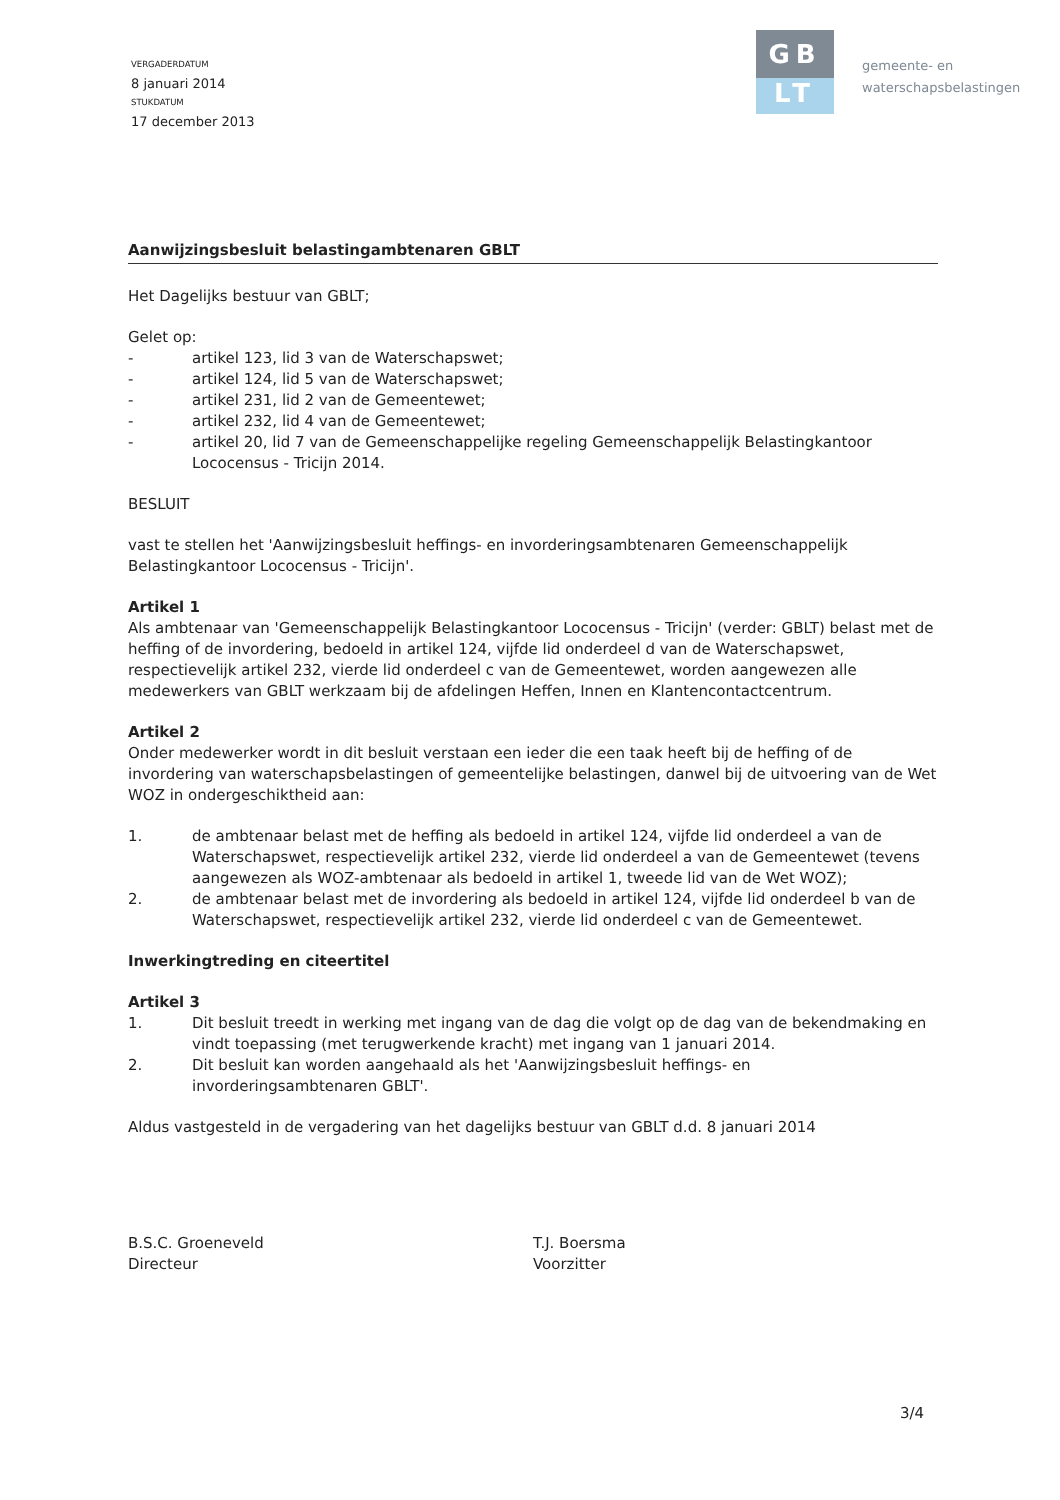VERGADERDATUM
8 januari 2014
STUKDATUM
17 december 2013
GB
LT
gemeente- en
waterschapsbelastingen
Aanwijzingsbesluit belastingambtenaren GBLT
Het Dagelijks bestuur van GBLT;
Gelet op:
- artikel 123, lid 3 van de Waterschapswet;
- artikel 124, lid 5 van de Waterschapswet;
- artikel 231, lid 2 van de Gemeentewet;
- artikel 232, lid 4 van de Gemeentewet;
- artikel 20, lid 7 van de Gemeenschappelijke regeling Gemeenschappelijk Belastingkantoor Lococensus - Tricijn 2014.
BESLUIT
vast te stellen het 'Aanwijzingsbesluit heffings- en invorderingsambtenaren Gemeenschappelijk Belastingkantoor Lococensus - Tricijn'.
Artikel 1
Als ambtenaar van 'Gemeenschappelijk Belastingkantoor Lococensus - Tricijn' (verder: GBLT) belast met de heffing of de invordering, bedoeld in artikel 124, vijfde lid onderdeel d van de Waterschapswet, respectievelijk artikel 232, vierde lid onderdeel c van de Gemeentewet, worden aangewezen alle medewerkers van GBLT werkzaam bij de afdelingen Heffen, Innen en Klantencontactcentrum.
Artikel 2
Onder medewerker wordt in dit besluit verstaan een ieder die een taak heeft bij de heffing of de invordering van waterschapsbelastingen of gemeentelijke belastingen, danwel bij de uitvoering van de Wet WOZ in ondergeschiktheid aan:
1. de ambtenaar belast met de heffing als bedoeld in artikel 124, vijfde lid onderdeel a van de Waterschapswet, respectievelijk artikel 232, vierde lid onderdeel a van de Gemeentewet (tevens aangewezen als WOZ-ambtenaar als bedoeld in artikel 1, tweede lid van de Wet WOZ);
2. de ambtenaar belast met de invordering als bedoeld in artikel 124, vijfde lid onderdeel b van de Waterschapswet, respectievelijk artikel 232, vierde lid onderdeel c van de Gemeentewet.
Inwerkingtreding en citeertitel
Artikel 3
1. Dit besluit treedt in werking met ingang van de dag die volgt op de dag van de bekendmaking en vindt toepassing (met terugwerkende kracht) met ingang van 1 januari 2014.
2. Dit besluit kan worden aangehaald als het 'Aanwijzingsbesluit heffings- en invorderingsambtenaren GBLT'.
Aldus vastgesteld in de vergadering van het dagelijks bestuur van GBLT d.d. 8 januari 2014
B.S.C. Groeneveld
Directeur
T.J. Boersma
Voorzitter
3/4